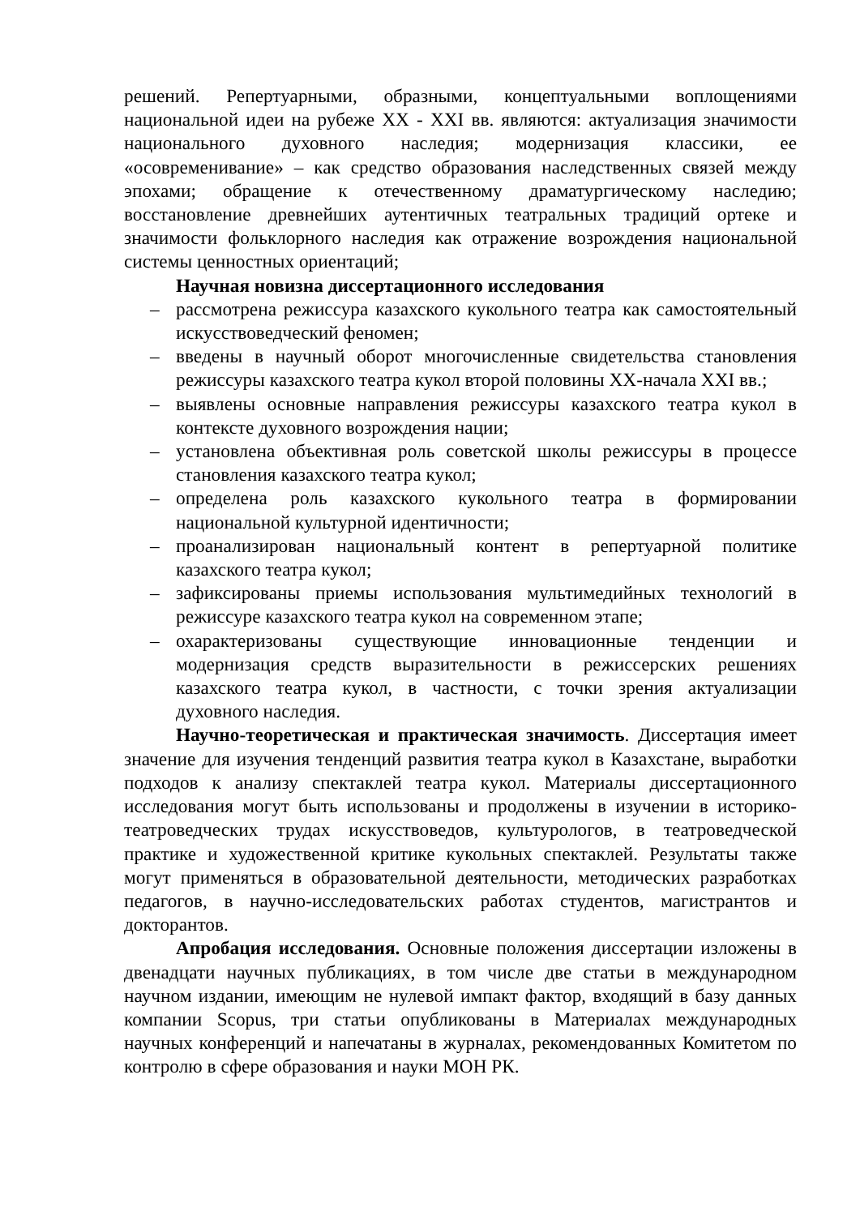решений. Репертуарными, образными, концептуальными воплощениями национальной идеи на рубеже XX - XXI вв. являются: актуализация значимости национального духовного наследия; модернизация классики, ее «осовременивание» – как средство образования наследственных связей между эпохами; обращение к отечественному драматургическому наследию; восстановление древнейших аутентичных театральных традиций ортеке и значимости фольклорного наследия как отражение возрождения национальной системы ценностных ориентаций;
Научная новизна диссертационного исследования
– рассмотрена режиссура казахского кукольного театра как самостоятельный искусствоведческий феномен;
– введены в научный оборот многочисленные свидетельства становления режиссуры казахского театра кукол второй половины ХХ-начала XXI вв.;
– выявлены основные направления режиссуры казахского театра кукол в контексте духовного возрождения нации;
– установлена объективная роль советской школы режиссуры в процессе становления казахского театра кукол;
– определена роль казахского кукольного театра в формировании национальной культурной идентичности;
– проанализирован национальный контент в репертуарной политике казахского театра кукол;
– зафиксированы приемы использования мультимедийных технологий в режиссуре казахского театра кукол на современном этапе;
– охарактеризованы существующие инновационные тенденции и модернизация средств выразительности в режиссерских решениях казахского театра кукол, в частности, с точки зрения актуализации духовного наследия.
Научно-теоретическая и практическая значимость. Диссертация имеет значение для изучения тенденций развития театра кукол в Казахстане, выработки подходов к анализу спектаклей театра кукол. Материалы диссертационного исследования могут быть использованы и продолжены в изучении в историко-театроведческих трудах искусствоведов, культурологов, в театроведческой практике и художественной критике кукольных спектаклей. Результаты также могут применяться в образовательной деятельности, методических разработках педагогов, в научно-исследовательских работах студентов, магистрантов и докторантов.
Апробация исследования. Основные положения диссертации изложены в двенадцати научных публикациях, в том числе две статьи в международном научном издании, имеющим не нулевой импакт фактор, входящий в базу данных компании Scopus, три статьи опубликованы в Материалах международных научных конференций и напечатаны в журналах, рекомендованных Комитетом по контролю в сфере образования и науки МОН РК.